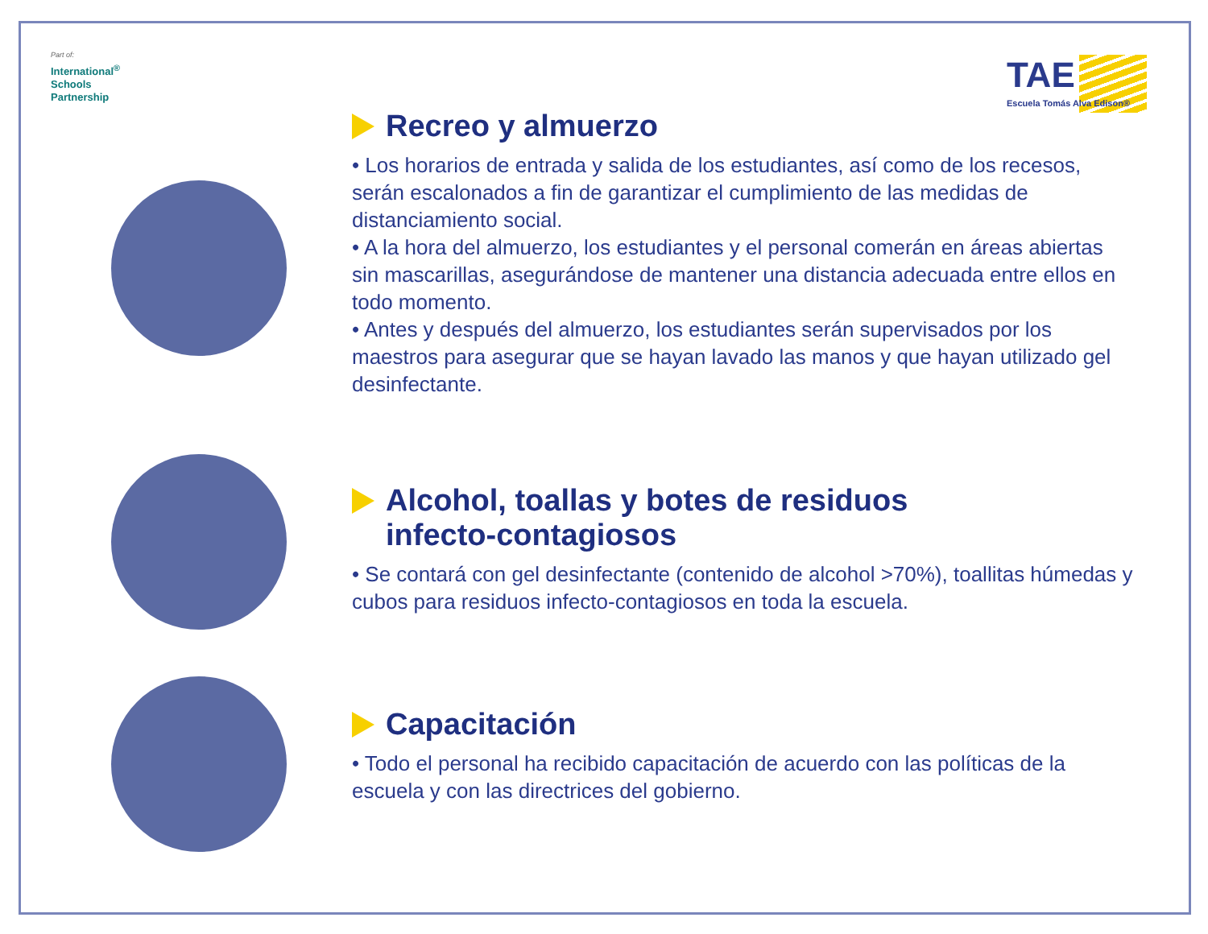Part of:
International<sup>®</sup>
Schools
Partnership
TAE
Escuela Tomás Alva Edison®
Recreo y almuerzo
• Los horarios de entrada y salida de los estudiantes, así como de los recesos, serán escalonados a fin de garantizar el cumplimiento de las medidas de distanciamiento social.
• A la hora del almuerzo, los estudiantes y el personal comerán en áreas abiertas sin mascarillas, asegurándose de mantener una distancia adecuada entre ellos en todo momento.
• Antes y después del almuerzo, los estudiantes serán supervisados por los maestros para asegurar que se hayan lavado las manos y que hayan utilizado gel desinfectante.
Alcohol, toallas y botes de residuos
infecto-contagiosos
• Se contará con gel desinfectante (contenido de alcohol >70%), toallitas húmedas y cubos para residuos infecto-contagiosos en toda la escuela.
Capacitación
• Todo el personal ha recibido capacitación de acuerdo con las políticas de la escuela y con las directrices del gobierno.